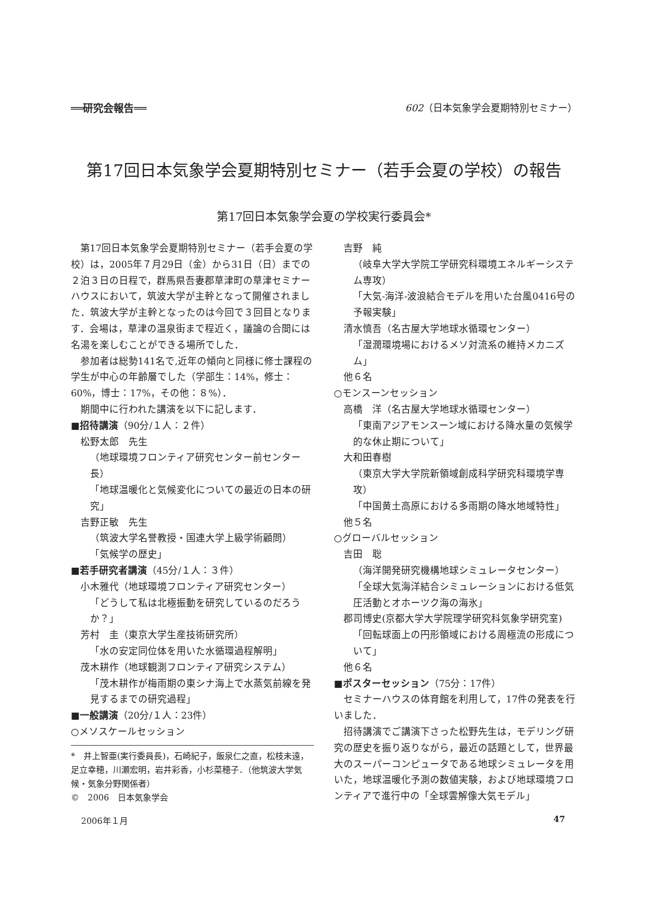══研究会報告══ 602（日本気象学会夏期特別セミナー）
第17回日本気象学会夏期特別セミナー（若手会夏の学校）の報告
第17回日本気象学会夏の学校実行委員会*
第17回日本気象学会夏期特別セミナー（若手会夏の学校）は，2005年７月29日（金）から31日（日）までの２泊３日の日程で，群馬県吾妻郡草津町の草津セミナーハウスにおいて，筑波大学が主幹となって開催されました．筑波大学が主幹となったのは今回で３回目となります．会場は，草津の温泉街まで程近く，議論の合間には名湯を楽しむことができる場所でした．
参加者は総勢141名で,近年の傾向と同様に修士課程の学生が中心の年齢層でした（学部生：14%，修士：60%，博士：17%，その他：８%）．
期間中に行われた講演を以下に記します．
■招待講演（90分/１人：２件）
松野太郎　先生
（地球環境フロンティア研究センター前センター長）
「地球温暖化と気候変化についての最近の日本の研究」
吉野正敏　先生
（筑波大学名誉教授・国連大学上級学術顧問）
「気候学の歴史」
■若手研究者講演（45分/１人：３件）
小木雅代（地球環境フロンティア研究センター）
「どうして私は北極振動を研究しているのだろうか？」
芳村　圭（東京大学生産技術研究所）
「水の安定同位体を用いた水循環過程解明」
茂木耕作（地球観測フロンティア研究システム）
「茂木耕作が梅雨期の東シナ海上で水蒸気前線を発見するまでの研究過程」
■一般講演（20分/１人：23件）
○メソスケールセッション
*　井上智亜(実行委員長)，石崎紀子，飯泉仁之直，松枝未遠，足立幸穂，川瀬宏明，岩井彩香，小杉菜穂子．（他筑波大学気候・気象分野関係者）
©　2006　日本気象学会
吉野　純
（岐阜大学大学院工学研究科環境エネルギーシステム専攻）
「大気-海洋-波浪結合モデルを用いた台風0416号の予報実験」
清水慎吾（名古屋大学地球水循環センター）
「湿潤環境場におけるメソ対流系の維持メカニズム」
他６名
○モンスーンセッション
高橋　洋（名古屋大学地球水循環センター）
「東南アジアモンスーン域における降水量の気候学的な休止期について」
大和田春樹
（東京大学大学院新領域創成科学研究科環境学専攻）
「中国黄土高原における多雨期の降水地域特性」
他５名
○グローバルセッション
吉田　聡
（海洋開発研究機構地球シミュレータセンター）
「全球大気海洋結合シミュレーションにおける低気圧活動とオホーツク海の海氷」
郡司博史(京都大学大学院理学研究科気象学研究室)
「回転球面上の円形領域における周極流の形成について」
他６名
■ポスターセッション（75分：17件）
セミナーハウスの体育館を利用して，17件の発表を行いました．
招待講演でご講演下さった松野先生は，モデリング研究の歴史を振り返りながら，最近の話題として，世界最大のスーパーコンピュータである地球シミュレータを用いた，地球温暖化予測の数値実験，および地球環境フロンティアで進行中の「全球雲解像大気モデル」
2006年１月 47